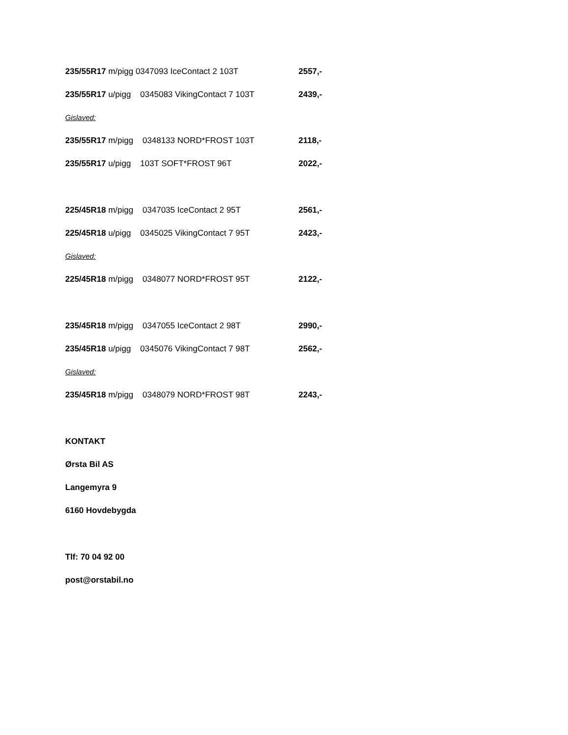235/55R17 m/pigg 0347093 IceContact 2 103T 2557,-
235/55R17 u/pigg 0345083 VikingContact 7 103T 2439,-
Gislaved:
235/55R17 m/pigg 0348133 NORD*FROST 103T 2118,-
235/55R17 u/pigg 103T SOFT*FROST 96T 2022,-
225/45R18 m/pigg 0347035 IceContact 2 95T 2561,-
225/45R18 u/pigg 0345025 VikingContact 7 95T 2423,-
Gislaved:
225/45R18 m/pigg 0348077 NORD*FROST 95T 2122,-
235/45R18 m/pigg 0347055 IceContact 2 98T 2990,-
235/45R18 u/pigg 0345076 VikingContact 7 98T 2562,-
Gislaved:
235/45R18 m/pigg 0348079 NORD*FROST 98T 2243,-
KONTAKT
Ørsta Bil AS
Langemyra 9
6160 Hovdebygda
Tlf: 70 04 92 00
post@orstabil.no